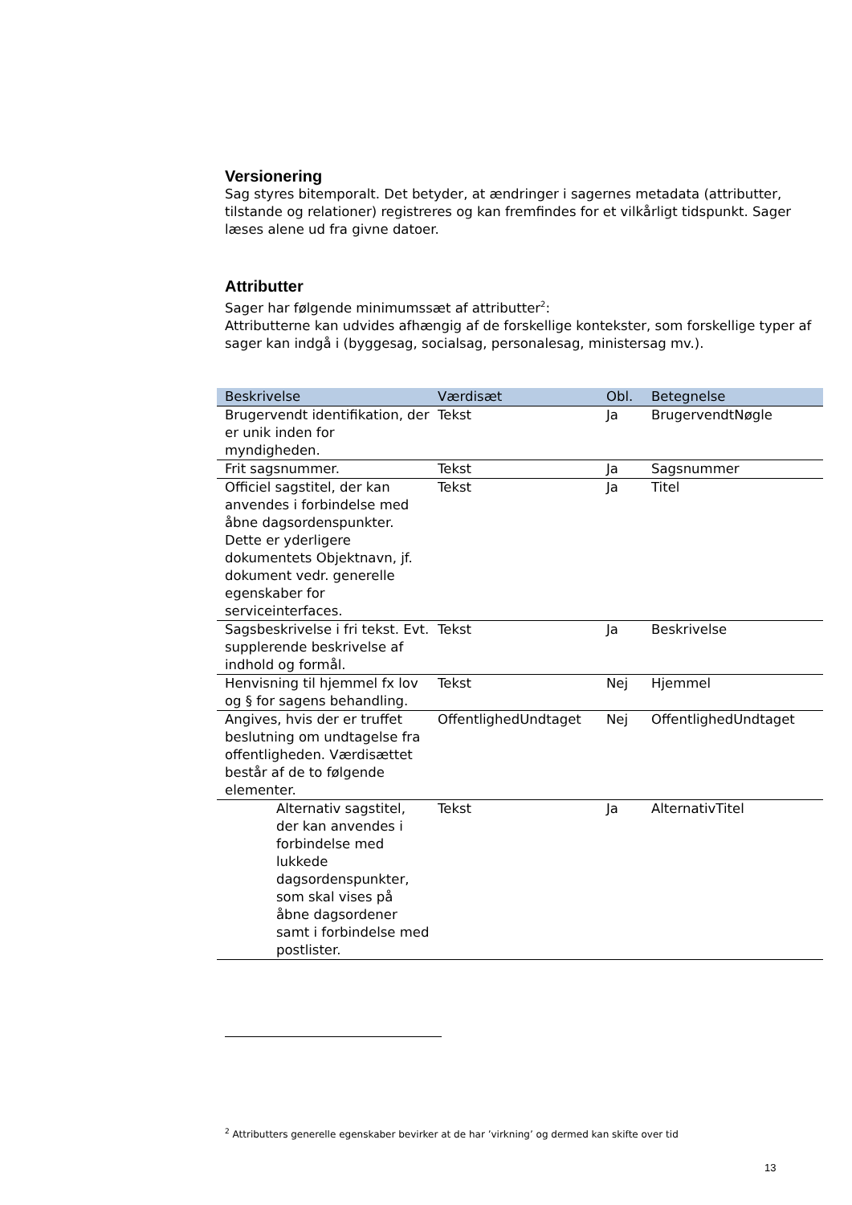Versionering
Sag styres bitemporalt. Det betyder, at ændringer i sagernes metadata (attributter, tilstande og relationer) registreres og kan fremfindes for et vilkårligt tidspunkt. Sager læses alene ud fra givne datoer.
Attributter
Sager har følgende minimumssæt af attributter<sup>2</sup>:
Attributterne kan udvides afhængig af de forskellige kontekster, som forskellige typer af sager kan indgå i (byggesag, socialsag, personalesag, ministersag mv.).
| Beskrivelse | Værdisæt | Obl. | Betegnelse |
| --- | --- | --- | --- |
| Brugervendt identifikation, der er unik inden for myndigheden. | Tekst | Ja | BrugervendtNøgle |
| Frit sagsnummer. | Tekst | Ja | Sagsnummer |
| Officiel sagstitel, der kan anvendes i forbindelse med åbne dagsordenspunkter. Dette er yderligere dokumentets Objektnavn, jf. dokument vedr. generelle egenskaber for serviceinterfaces. | Tekst | Ja | Titel |
| Sagsbeskrivelse i fri tekst. Evt. supplerende beskrivelse af indhold og formål. | Tekst | Ja | Beskrivelse |
| Henvisning til hjemmel fx lov og § for sagens behandling. | Tekst | Nej | Hjemmel |
| Angives, hvis der er truffet beslutning om undtagelse fra offentligheden. Værdisættet består af de to følgende elementer. | OffentlighedUndtaget | Nej | OffentlighedUndtaget |
| Alternativ sagstitel, der kan anvendes i forbindelse med lukkede dagsordenspunkter, som skal vises på åbne dagsordener samt i forbindelse med postlister. | Tekst | Ja | AlternativTitel |
<sup>2</sup> Attributters generelle egenskaber bevirker at de har ’virkning’ og dermed kan skifte over tid
13